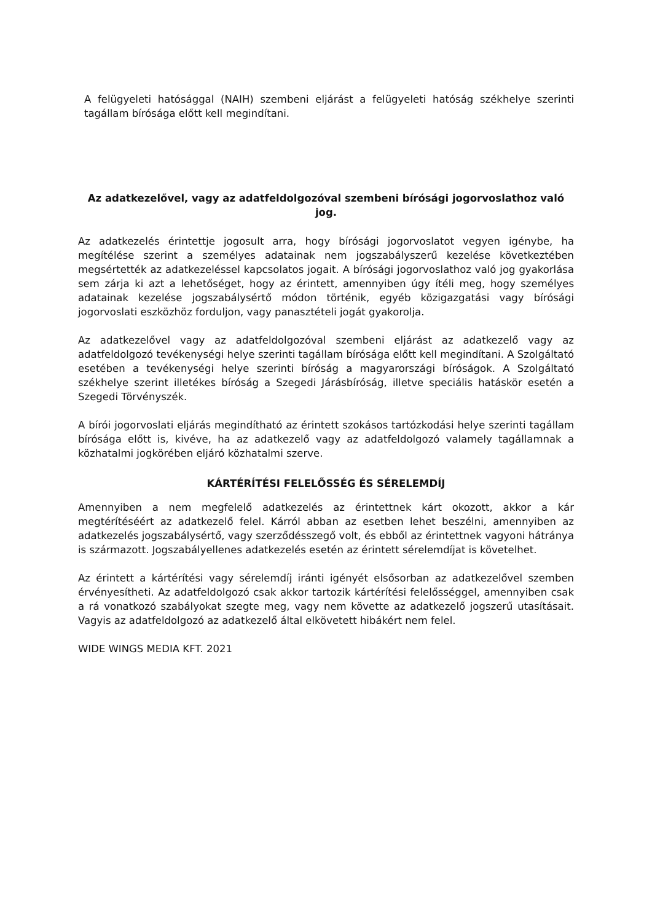A felügyeleti hatósággal (NAIH) szembeni eljárást a felügyeleti hatóság székhelye szerinti tagállam bírósága előtt kell megindítani.
Az adatkezelővel, vagy az adatfeldolgozóval szembeni bírósági jogorvoslathoz való jog.
Az adatkezelés érintettje jogosult arra, hogy bírósági jogorvoslatot vegyen igénybe, ha megítélése szerint a személyes adatainak nem jogszabályszerű kezelése következtében megsértették az adatkezeléssel kapcsolatos jogait. A bírósági jogorvoslathoz való jog gyakorlása sem zárja ki azt a lehetőséget, hogy az érintett, amennyiben úgy ítéli meg, hogy személyes adatainak kezelése jogszabálysértő módon történik, egyéb közigazgatási vagy bírósági jogorvoslati eszközhöz forduljon, vagy panasztételi jogát gyakorolja.
Az adatkezelővel vagy az adatfeldolgozóval szembeni eljárást az adatkezelő vagy az adatfeldolgozó tevékenységi helye szerinti tagállam bírósága előtt kell megindítani. A Szolgáltató esetében a tevékenységi helye szerinti bíróság a magyarországi bíróságok. A Szolgáltató székhelye szerint illetékes bíróság a Szegedi Járásbíróság, illetve speciális hatáskör esetén a Szegedi Törvényszék.
A bírói jogorvoslati eljárás megindítható az érintett szokásos tartózkodási helye szerinti tagállam bírósága előtt is, kivéve, ha az adatkezelő vagy az adatfeldolgozó valamely tagállamnak a közhatalmi jogkörében eljáró közhatalmi szerve.
KÁRTÉRÍTÉSI FELELŐSSÉG ÉS SÉRELEMDÍJ
Amennyiben a nem megfelelő adatkezelés az érintettnek kárt okozott, akkor a kár megtérítéséért az adatkezelő felel. Kárról abban az esetben lehet beszélni, amennyiben az adatkezelés jogszabálysértő, vagy szerződésszegő volt, és ebből az érintettnek vagyoni hátránya is származott. Jogszabályellenes adatkezelés esetén az érintett sérelemdíjat is követelhet.
Az érintett a kártérítési vagy sérelemdíj iránti igényét elsősorban az adatkezelővel szemben érvényesítheti. Az adatfeldolgozó csak akkor tartozik kártérítési felelősséggel, amennyiben csak a rá vonatkozó szabályokat szegte meg, vagy nem követte az adatkezelő jogszerű utasításait. Vagyis az adatfeldolgozó az adatkezelő által elkövetett hibákért nem felel.
WIDE WINGS MEDIA KFT. 2021